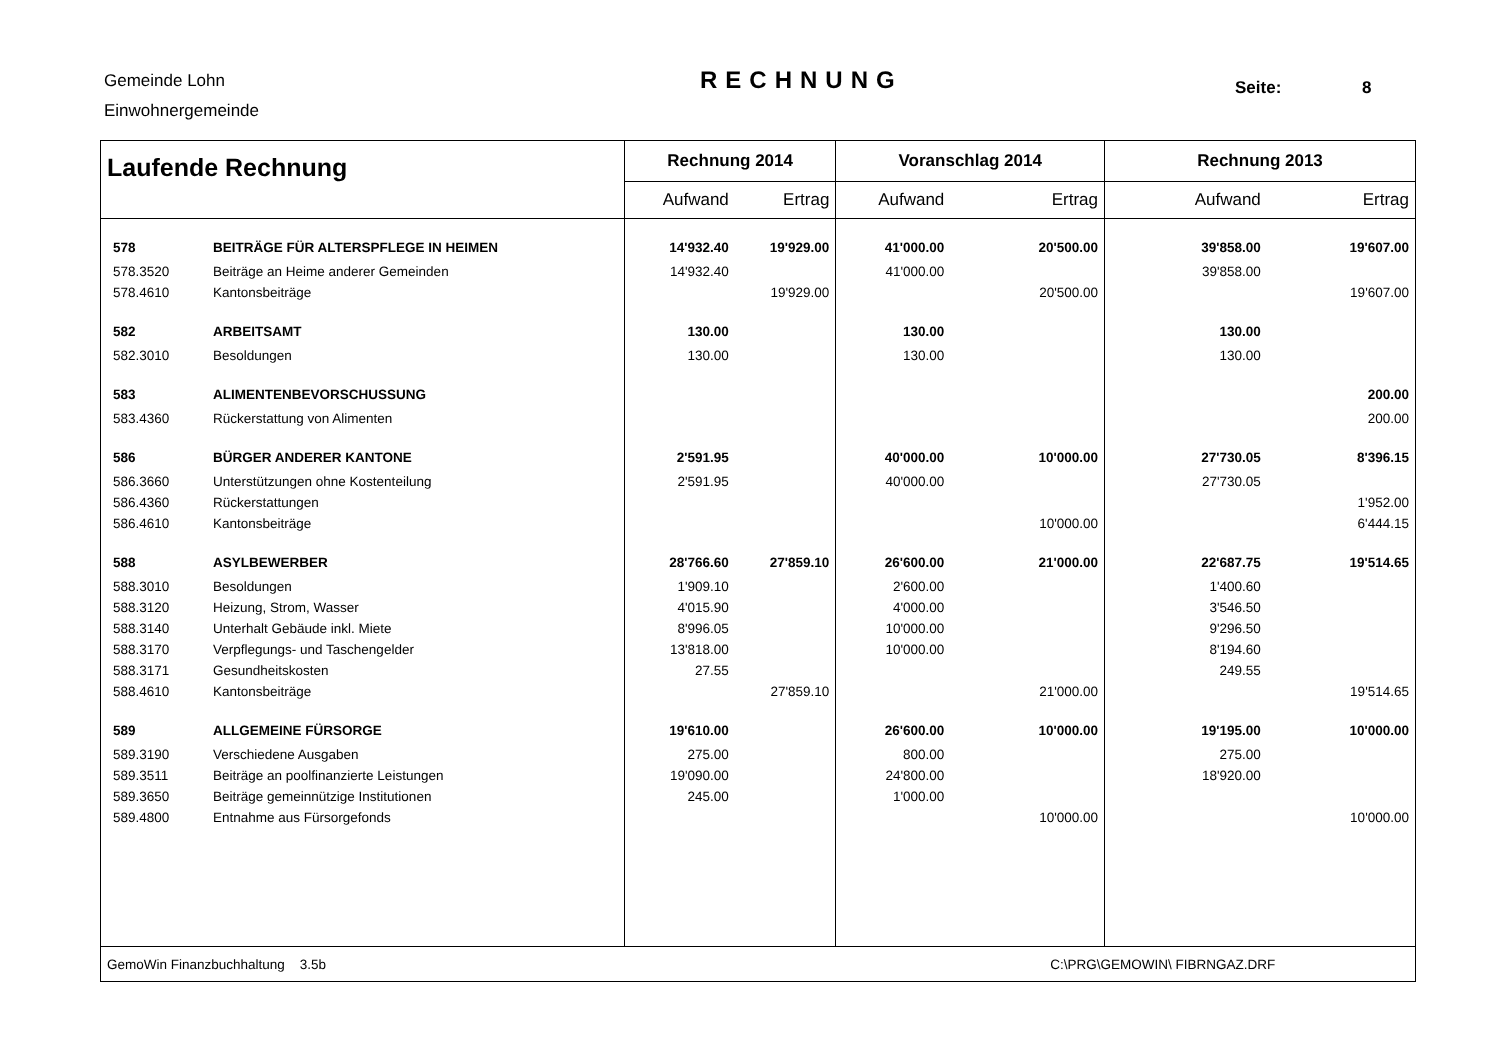Gemeinde Lohn
Einwohnergemeinde
RECHNUNG Seite: 8
| Laufende Rechnung | | Rechnung 2014 | | Voranschlag 2014 | | Rechnung 2013 | |
| --- | --- | --- | --- | --- | --- | --- | --- |
| | | Aufwand | Ertrag | Aufwand | Ertrag | Aufwand | Ertrag |
| 578 | BEITRÄGE FÜR ALTERSPFLEGE IN HEIMEN | 14'932.40 | 19'929.00 | 41'000.00 | 20'500.00 | 39'858.00 | 19'607.00 |
| 578.3520 | Beiträge an Heime anderer Gemeinden | 14'932.40 | | 41'000.00 | | 39'858.00 | |
| 578.4610 | Kantonsbeiträge | | 19'929.00 | | 20'500.00 | | 19'607.00 |
| 582 | ARBEITSAMT | 130.00 | | 130.00 | | 130.00 | |
| 582.3010 | Besoldungen | 130.00 | | 130.00 | | 130.00 | |
| 583 | ALIMENTENBEVORSCHUSSUNG | | | | | | 200.00 |
| 583.4360 | Rückerstattung von Alimenten | | | | | | 200.00 |
| 586 | BÜRGER ANDERER KANTONE | 2'591.95 | | 40'000.00 | 10'000.00 | 27'730.05 | 8'396.15 |
| 586.3660 | Unterstützungen ohne Kostenteilung | 2'591.95 | | 40'000.00 | | 27'730.05 | |
| 586.4360 | Rückerstattungen | | | | | | 1'952.00 |
| 586.4610 | Kantonsbeiträge | | | | 10'000.00 | | 6'444.15 |
| 588 | ASYLBEWERBER | 28'766.60 | 27'859.10 | 26'600.00 | 21'000.00 | 22'687.75 | 19'514.65 |
| 588.3010 | Besoldungen | 1'909.10 | | 2'600.00 | | 1'400.60 | |
| 588.3120 | Heizung, Strom, Wasser | 4'015.90 | | 4'000.00 | | 3'546.50 | |
| 588.3140 | Unterhalt Gebäude inkl. Miete | 8'996.05 | | 10'000.00 | | 9'296.50 | |
| 588.3170 | Verpflegungs- und Taschengelder | 13'818.00 | | 10'000.00 | | 8'194.60 | |
| 588.3171 | Gesundheitskosten | 27.55 | | | | 249.55 | |
| 588.4610 | Kantonsbeiträge | | 27'859.10 | | 21'000.00 | | 19'514.65 |
| 589 | ALLGEMEINE FÜRSORGE | 19'610.00 | | 26'600.00 | 10'000.00 | 19'195.00 | 10'000.00 |
| 589.3190 | Verschiedene Ausgaben | 275.00 | | 800.00 | | 275.00 | |
| 589.3511 | Beiträge an poolfinanzierte Leistungen | 19'090.00 | | 24'800.00 | | 18'920.00 | |
| 589.3650 | Beiträge gemeinnützige Institutionen | 245.00 | | 1'000.00 | | | |
| 589.4800 | Entnahme aus Fürsorgefonds | | | | 10'000.00 | | 10'000.00 |
| GemoWin Finanzbuchhaltung 3.5b | | | | | C:\PRG\GEMOWIN\ FIBRNGAZ.DRF | | |